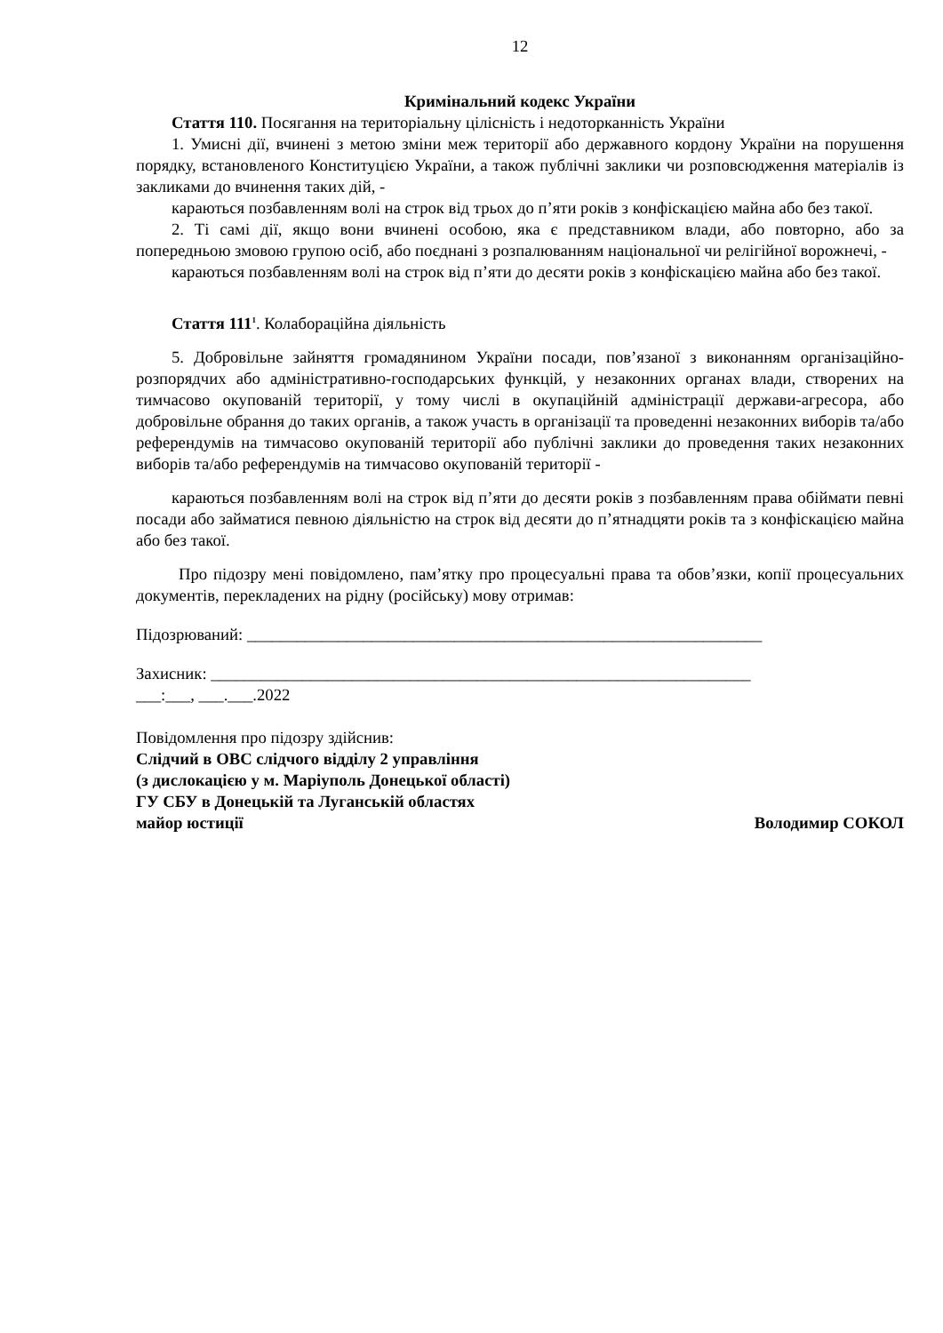12
Кримінальний кодекс України
Стаття 110. Посягання на територіальну цілісність і недоторканність України
1. Умисні дії, вчинені з метою зміни меж території або державного кордону України на порушення порядку, встановленого Конституцією України, а також публічні заклики чи розповсюдження матеріалів із закликами до вчинення таких дій, -
караються позбавленням волі на строк від трьох до п’яти років з конфіскацією майна або без такої.
2. Ті самі дії, якщо вони вчинені особою, яка є представником влади, або повторно, або за попередньою змовою групою осіб, або поєднані з розпалюванням національної чи релігійної ворожнечі, -
караються позбавленням волі на строк від п’яти до десяти років з конфіскацією майна або без такої.
Стаття 111<sup>1</sup>. Колабораційна діяльність
5. Добровільне зайняття громадянином України посади, пов’язаної з виконанням організаційно-розпорядчих або адміністративно-господарських функцій, у незаконних органах влади, створених на тимчасово окупованій території, у тому числі в окупаційній адміністрації держави-агресора, або добровільне обрання до таких органів, а також участь в організації та проведенні незаконних виборів та/або референдумів на тимчасово окупованій території або публічні заклики до проведення таких незаконних виборів та/або референдумів на тимчасово окупованій території -
караються позбавленням волі на строк від п’яти до десяти років з позбавленням права обіймати певні посади або займатися певною діяльністю на строк від десяти до п’ятнадцяти років та з конфіскацією майна або без такої.
Про підозру мені повідомлено, пам’ятку про процесуальні права та обов’язки, копії процесуальних документів, перекладених на рідну (російську) мову отримав:
Підозрюваний: ______________________________________________________________
Захисник: _________________________________________________________________
___:___, ___.___.2022
Повідомлення про підозру здійснив:
Слідчий в ОВС слідчого відділу 2 управління
(з дислокацією у м. Маріуполь Донецької області)
ГУ СБУ в Донецькій та Луганській областях
майор юстиції Володимир СОКОЛ